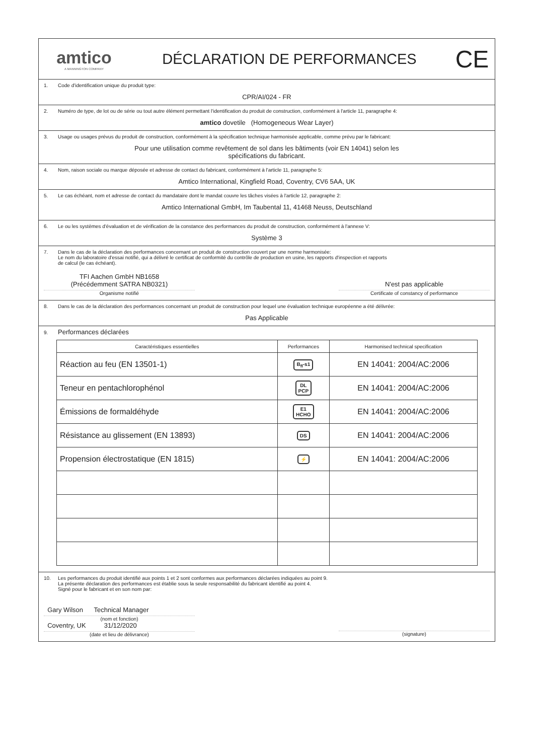amtico
A MANNINGTON COMPANY
DÉCLARATION DE PERFORMANCES
CE
1. Code d'identification unique du produit type:
CPR/AI/024 - FR
2. Numéro de type, de lot ou de série ou tout autre élément permettant l'identification du produit de construction, conformément à l'article 11, paragraphe 4:
amtico dovetile (Homogeneous Wear Layer)
3. Usage ou usages prévus du produit de construction, conformément à la spécification technique harmonisée applicable, comme prévu par le fabricant:
Pour une utilisation comme revêtement de sol dans les bâtiments (voir EN 14041) selon les
spécifications du fabricant.
4. Nom, raison sociale ou marque déposée et adresse de contact du fabricant, conformément à l'article 11, paragraphe 5:
Amtico International, Kingfield Road, Coventry, CV6 5AA, UK
5. Le cas échéant, nom et adresse de contact du mandataire dont le mandat couvre les tâches visées à l'article 12, paragraphe 2:
Amtico International GmbH, Im Taubental 11, 41468 Neuss, Deutschland
6. Le ou les systèmes d'évaluation et de vérification de la constance des performances du produit de construction, conformément à l'annexe V:
Système 3
7. Dans le cas de la déclaration des performances concernant un produit de construction couvert par une norme harmonisée:
Le nom du laboratoire d'essai notifié, qui a délivré le certificat de conformité du contrôle de production en usine, les rapports d'inspection et rapports
de calcul (le cas échéant).
TFI Aachen GmbH NB1658
(Précédemment SATRA NB0321)
Organisme notifié
N'est pas applicable
Certificate of constancy of performance
8. Dans le cas de la déclaration des performances concernant un produit de construction pour lequel une évaluation technique européenne a été délivrée:
Pas Applicable
9. Performances déclarées
| Caractéristiques essentielles | Performances | Harmonised technical specification |
| --- | --- | --- |
| Réaction au feu (EN 13501-1) | B<sub>fl</sub>-s1 | EN 14041: 2004/AC:2006 |
| Teneur en pentachlorophénol | DL PCP | EN 14041: 2004/AC:2006 |
| Émissions de formaldéhyde | E1 HCHO | EN 14041: 2004/AC:2006 |
| Résistance au glissement (EN 13893) | DS | EN 14041: 2004/AC:2006 |
| Propension électrostatique (EN 1815) | ⚡ | EN 14041: 2004/AC:2006 |
10. Les performances du produit identifié aux points 1 et 2 sont conformes aux performances déclarées indiquées au point 9.
La présente déclaration des performances est établie sous la seule responsabilité du fabricant identifié au point 4.
Signé pour le fabricant et en son nom par:
Gary Wilson Technical Manager
(nom et fonction)
Coventry, UK 31/12/2020
(date et lieu de délivrance)
(signature)